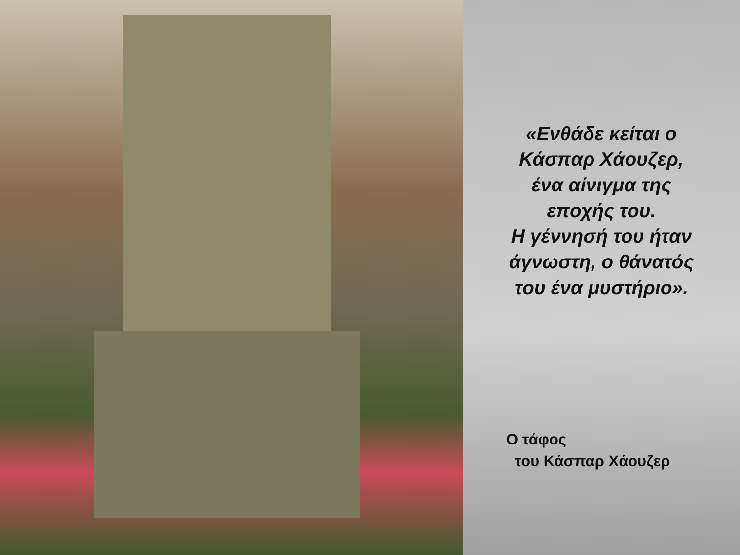«Ενθάδε κείται ο
Κάσπαρ Χάουζερ,
ένα αίνιγμα της
εποχής του.
Η γέννησή του ήταν
άγνωστη, ο θάνατός
του ένα μυστήριο».
Ο τάφος
του Κάσπαρ Χάουζερ